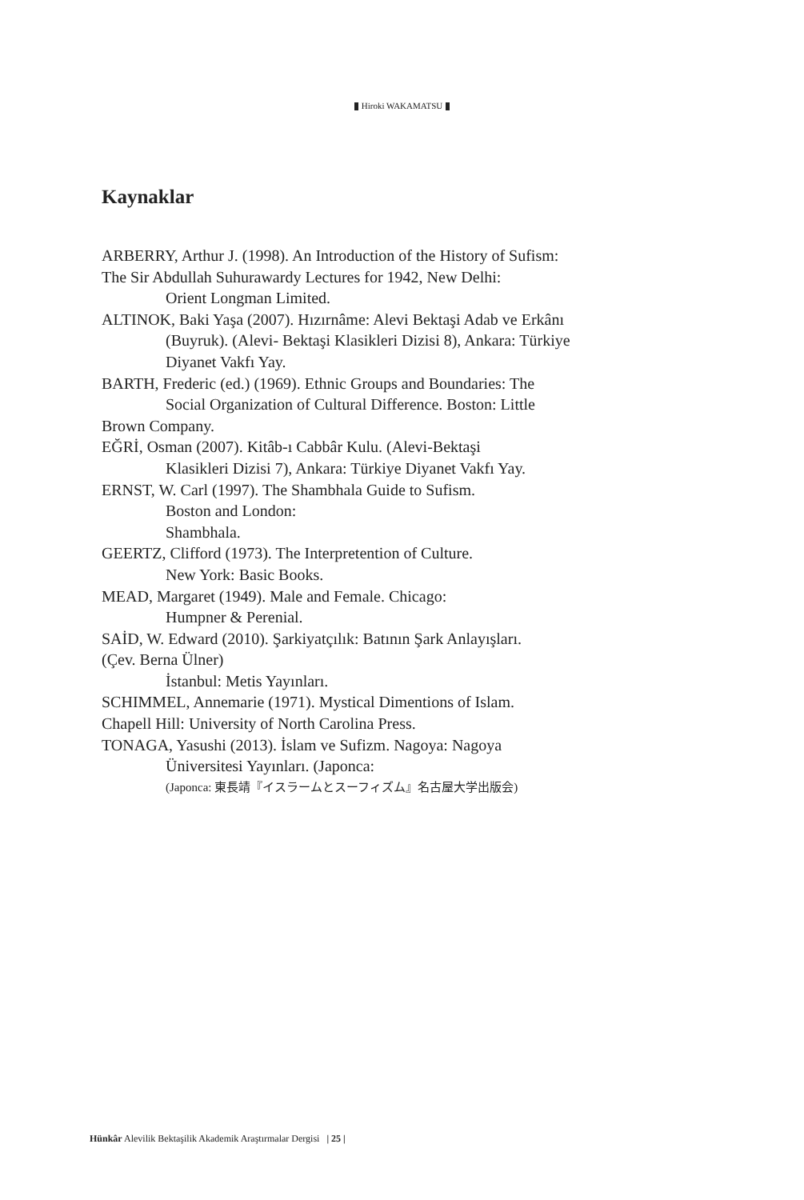Hiroki WAKAMATSU
Kaynaklar
ARBERRY, Arthur J. (1998). An Introduction of the History of Sufism:
The Sir Abdullah Suhurawardy Lectures for 1942, New Delhi:
Orient Longman Limited.
ALTINOK, Baki Yaşa (2007). Hızırnâme: Alevi Bektaşi Adab ve Erkânı
(Buyruk). (Alevi- Bektaşi Klasikleri Dizisi 8), Ankara: Türkiye
Diyanet Vakfı Yay.
BARTH, Frederic (ed.) (1969). Ethnic Groups and Boundaries: The
Social Organization of Cultural Difference. Boston: Little
Brown Company.
EĞRİ, Osman (2007). Kitâb-ı Cabbâr Kulu. (Alevi-Bektaşi
Klasikleri Dizisi 7), Ankara: Türkiye Diyanet Vakfı Yay.
ERNST, W. Carl (1997). The Shambhala Guide to Sufism.
Boston and London:
Shambhala.
GEERTZ, Clifford (1973). The Interpretention of Culture.
New York: Basic Books.
MEAD, Margaret (1949). Male and Female. Chicago:
Humpner & Perenial.
SAİD, W. Edward (2010). Şarkiyatçılık: Batının Şark Anlayışları.
(Çev. Berna Ülner)
İstanbul: Metis Yayınları.
SCHIMMEL, Annemarie (1971). Mystical Dimentions of Islam.
Chapell Hill: University of North Carolina Press.
TONAGA, Yasushi (2013). İslam ve Sufizm. Nagoya: Nagoya
Üniversitesi Yayınları. (Japonca:
(Japonca: 東長靖『イスラームとスーフィズム』名古屋大学出版会)
Hünkâr Alevilik Bektaşilik Akademik Araştırmalar Dergisi | 25 |